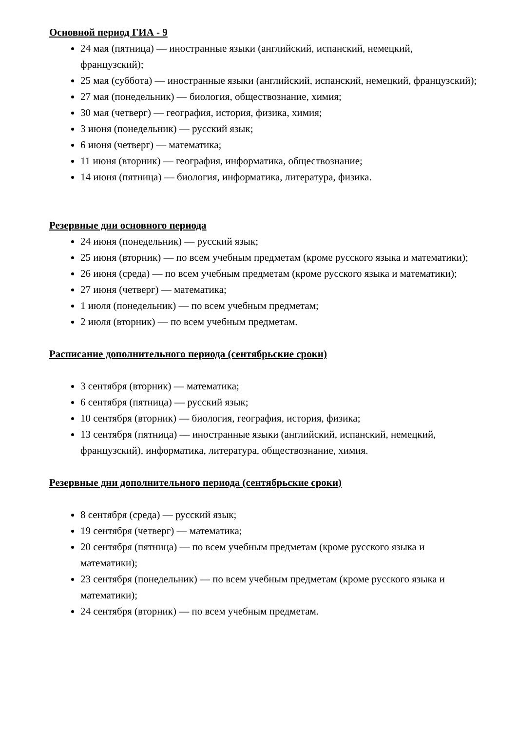Основной период ГИА - 9
24 мая (пятница) — иностранные языки (английский, испанский, немецкий, французский);
25 мая (суббота) — иностранные языки (английский, испанский, немецкий, французский);
27 мая (понедельник) — биология, обществознание, химия;
30 мая (четверг) — география, история, физика, химия;
3 июня (понедельник) — русский язык;
6 июня (четверг) — математика;
11 июня (вторник) — география, информатика, обществознание;
14 июня (пятница) — биология, информатика, литература, физика.
Резервные дни основного периода
24 июня (понедельник) — русский язык;
25 июня (вторник) — по всем учебным предметам (кроме русского языка и математики);
26 июня (среда) — по всем учебным предметам (кроме русского языка и математики);
27 июня (четверг) — математика;
1 июля (понедельник) — по всем учебным предметам;
2 июля (вторник) — по всем учебным предметам.
Расписание дополнительного периода (сентябрьские сроки)
3 сентября (вторник) — математика;
6 сентября (пятница) — русский язык;
10 сентября (вторник) — биология, география, история, физика;
13 сентября (пятница) — иностранные языки (английский, испанский, немецкий, французский), информатика, литература, обществознание, химия.
Резервные дни дополнительного периода (сентябрьские сроки)
8 сентября (среда) — русский язык;
19 сентября (четверг) — математика;
20 сентября (пятница) — по всем учебным предметам (кроме русского языка и математики);
23 сентября (понедельник) — по всем учебным предметам (кроме русского языка и математики);
24 сентября (вторник) — по всем учебным предметам.